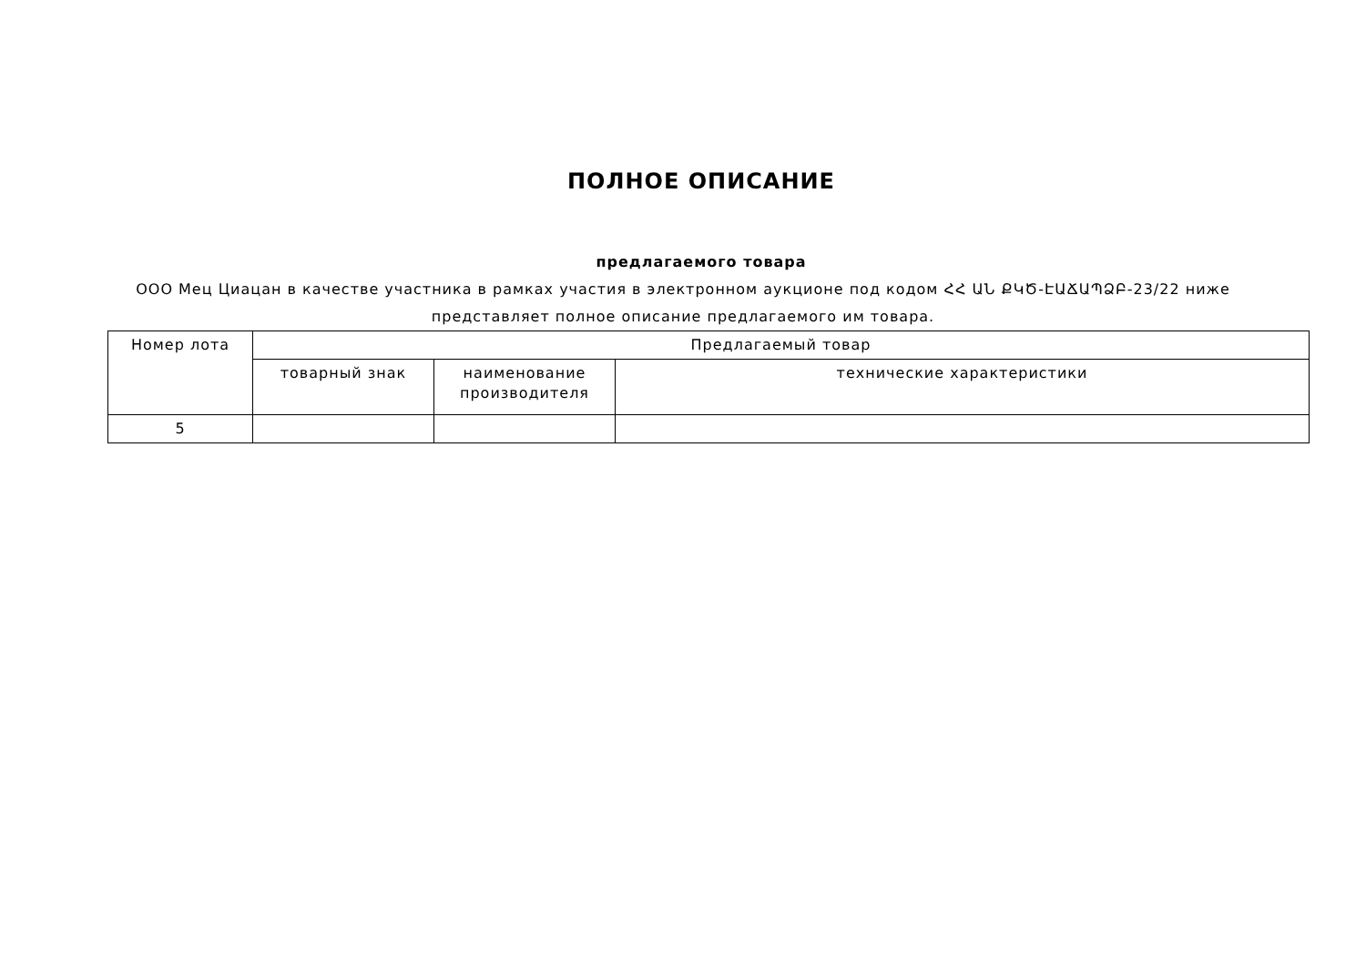ПОЛНОЕ ОПИСАНИЕ
предлагаемого товара
ООО Мец Циацан в качестве участника в рамках участия в электронном аукционе под кодом ՀՀ ԱՆ ՔԿԾ-ԷԱՃԱՊՁԲ-23/22 ниже представляет полное описание предлагаемого им товара.
| Номер лота | Предлагаемый товар | | |
| --- | --- | --- | --- |
| | товарный знак | наименование производителя | технические характеристики |
| 5 | | | |